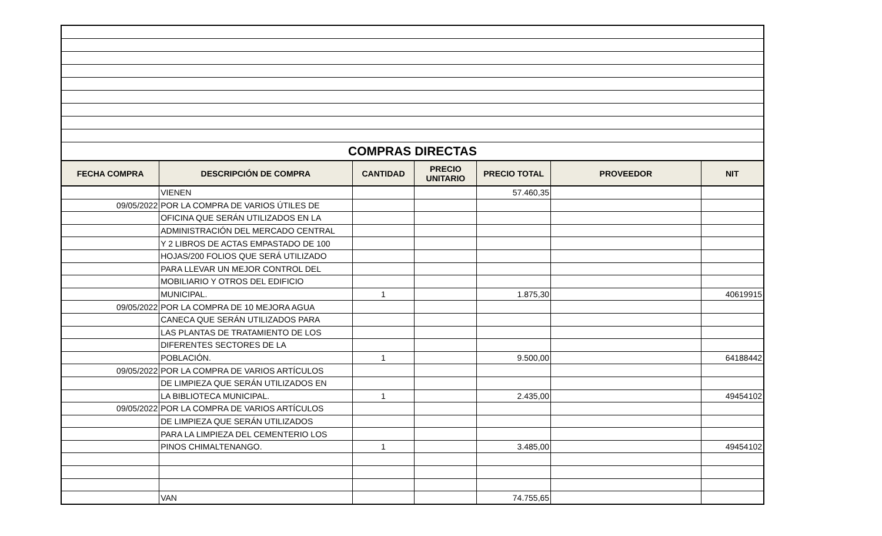| COMPRAS DIRECTAS | | | | | | |
| FECHA COMPRA | DESCRIPCIÓN DE COMPRA | CANTIDAD | PRECIO UNITARIO | PRECIO TOTAL | PROVEEDOR | NIT |
| | VIENEN | | | 57.460,35 | | |
| 09/05/2022 | POR LA COMPRA DE VARIOS ÚTILES DE | | | | | |
| | OFICINA QUE SERÁN UTILIZADOS EN LA | | | | | |
| | ADMINISTRACIÓN DEL MERCADO CENTRAL | | | | | |
| | Y 2 LIBROS DE ACTAS EMPASTADO DE 100 | | | | | |
| | HOJAS/200 FOLIOS QUE SERÁ UTILIZADO | | | | | |
| | PARA LLEVAR UN MEJOR CONTROL DEL | | | | | |
| | MOBILIARIO Y OTROS DEL EDIFICIO | | | | | |
| | MUNICIPAL. | 1 | | 1.875,30 | | 40619915 |
| 09/05/2022 | POR LA COMPRA DE 10 MEJORA AGUA | | | | | |
| | CANECA QUE SERÁN UTILIZADOS PARA | | | | | |
| | LAS PLANTAS DE TRATAMIENTO DE LOS | | | | | |
| | DIFERENTES SECTORES DE LA | | | | | |
| | POBLACIÓN. | 1 | | 9.500,00 | | 64188442 |
| 09/05/2022 | POR LA COMPRA DE VARIOS ARTÍCULOS | | | | | |
| | DE LIMPIEZA QUE SERÁN UTILIZADOS EN | | | | | |
| | LA BIBLIOTECA MUNICIPAL. | 1 | | 2.435,00 | | 49454102 |
| 09/05/2022 | POR LA COMPRA DE VARIOS ARTÍCULOS | | | | | |
| | DE LIMPIEZA QUE SERÁN UTILIZADOS | | | | | |
| | PARA LA LIMPIEZA DEL CEMENTERIO LOS | | | | | |
| | PINOS CHIMALTENANGO. | 1 | | 3.485,00 | | 49454102 |
| | VAN | | | 74.755,65 | | |